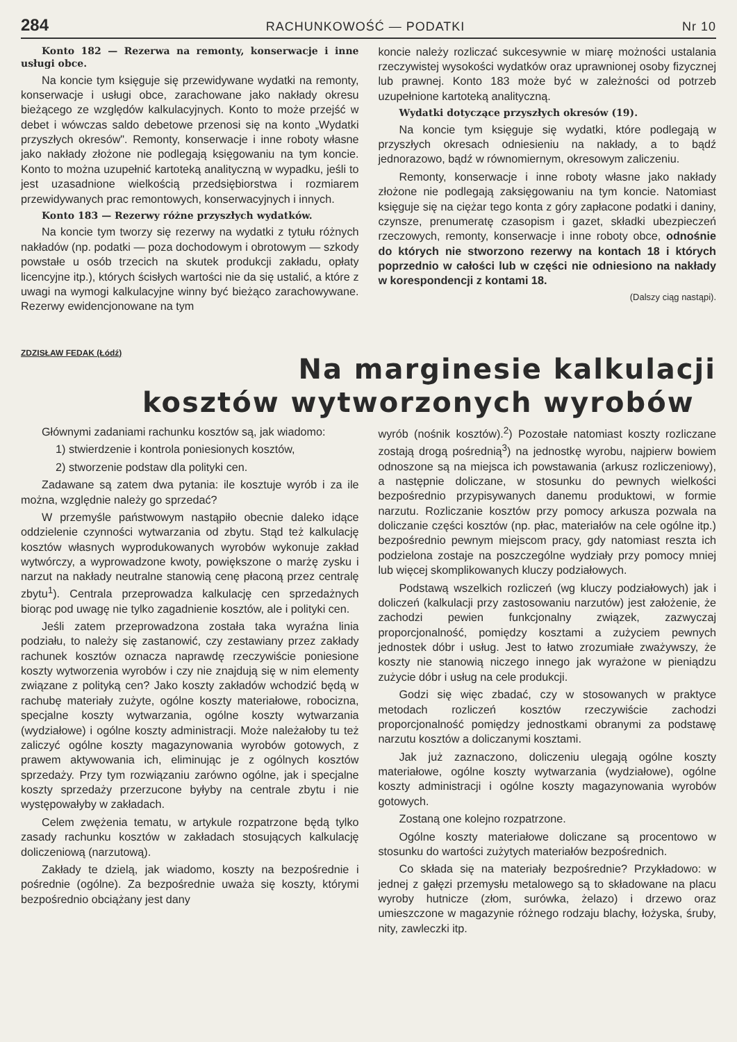284 RACHUNKOWOŚĆ — PODATKI Nr 10
Konto 182 — Rezerwa na remonty, konserwacje i inne usługi obce.
Na koncie tym księguje się przewidywane wydatki na remonty, konserwacje i usługi obce, zarachowane jako nakłady okresu bieżącego ze względów kalkulacyjnych. Konto to może przejść w debet i wówczas saldo debetowe przenosi się na konto „Wydatki przyszłych okresów". Remonty, konserwacje i inne roboty własne jako nakłady złożone nie podlegają księgowaniu na tym koncie. Konto to można uzupełnić kartoteką analityczną w wypadku, jeśli to jest uzasadnione wielkością przedsiębiorstwa i rozmiarem przewidywanych prac remontowych, konserwacyjnych i innych.
Konto 183 — Rezerwy różne przyszłych wydatków.
Na koncie tym tworzy się rezerwy na wydatki z tytułu różnych nakładów (np. podatki — poza dochodowym i obrotowym — szkody powstałe u osób trzecich na skutek produkcji zakładu, opłaty licencyjne itp.), których ścisłych wartości nie da się ustalić, a które z uwagi na wymogi kalkulacyjne winny być bieżąco zarachowywane. Rezerwy ewidencjonowane na tym
koncie należy rozliczać sukcesywnie w miarę możności ustalania rzeczywistej wysokości wydatków oraz uprawnionej osoby fizycznej lub prawnej. Konto 183 może być w zależności od potrzeb uzupełnione kartoteką analityczną.
Wydatki dotyczące przyszłych okresów (19).
Na koncie tym księguje się wydatki, które podlegają w przyszłych okresach odniesieniu na nakłady, a to bądź jednorazowo, bądź w równomiernym, okresowym zaliczeniu.
Remonty, konserwacje i inne roboty własne jako nakłady złożone nie podlegają zaksięgowaniu na tym koncie. Natomiast księguje się na ciężar tego konta z góry zapłacone podatki i daniny, czynsze, prenumeratę czasopism i gazet, składki ubezpieczeń rzeczowych, remonty, konserwacje i inne roboty obce, odnośnie do których nie stworzono rezerwy na kontach 18 i których poprzednio w całości lub w części nie odniesiono na nakłady w korespondencji z kontami 18.
(Dalszy ciąg nastąpi).
ZDZISŁAW FEDAK (Łódź)
Na marginesie kalkulacji
kosztów wytworzonych wyrobów
Głównymi zadaniami rachunku kosztów są, jak wiadomo:
1) stwierdzenie i kontrola poniesionych kosztów,
2) stworzenie podstaw dla polityki cen.
Zadawane są zatem dwa pytania: ile kosztuje wyrób i za ile można, względnie należy go sprzedać?
W przemyśle państwowym nastąpiło obecnie daleko idące oddzielenie czynności wytwarzania od zbytu. Stąd też kalkulację kosztów własnych wyprodukowanych wyrobów wykonuje zakład wytwórczy, a wyprowadzone kwoty, powiększone o marżę zysku i narzut na nakłady neutralne stanowią cenę płaconą przez centralę zbytu<sup>1</sup>). Centrala przeprowadza kalkulację cen sprzedażnych biorąc pod uwagę nie tylko zagadnienie kosztów, ale i polityki cen.
Jeśli zatem przeprowadzona została taka wyraźna linia podziału, to należy się zastanowić, czy zestawiany przez zakłady rachunek kosztów oznacza naprawdę rzeczywiście poniesione koszty wytworzenia wyrobów i czy nie znajdują się w nim elementy związane z polityką cen? Jako koszty zakładów wchodzić będą w rachubę materiały zużyte, ogólne koszty materiałowe, robocizna, specjalne koszty wytwarzania, ogólne koszty wytwarzania (wydziałowe) i ogólne koszty administracji. Może należałoby tu też zaliczyć ogólne koszty magazynowania wyrobów gotowych, z prawem aktywowania ich, eliminując je z ogólnych kosztów sprzedaży. Przy tym rozwiązaniu zarówno ogólne, jak i specjalne koszty sprzedaży przerzucone byłyby na centrale zbytu i nie występowałyby w zakładach.
Celem zwężenia tematu, w artykule rozpatrzone będą tylko zasady rachunku kosztów w zakładach stosujących kalkulację doliczeniową (narzutową).
Zakłady te dzielą, jak wiadomo, koszty na bezpośrednie i pośrednie (ogólne). Za bezpośrednie uważa się koszty, którymi bezpośrednio obciążany jest dany
wyrób (nośnik kosztów).<sup>2</sup>) Pozostałe natomiast koszty rozliczane zostają drogą pośrednią<sup>3</sup>) na jednostkę wyrobu, najpierw bowiem odnoszone są na miejsca ich powstawania (arkusz rozliczeniowy), a następnie doliczane, w stosunku do pewnych wielkości bezpośrednio przypisywanych danemu produktowi, w formie narzutu. Rozliczanie kosztów przy pomocy arkusza pozwala na doliczanie części kosztów (np. płac, materiałów na cele ogólne itp.) bezpośrednio pewnym miejscom pracy, gdy natomiast reszta ich podzielona zostaje na poszczególne wydziały przy pomocy mniej lub więcej skomplikowanych kluczy podziałowych.
Podstawą wszelkich rozliczeń (wg kluczy podziałowych) jak i doliczeń (kalkulacji przy zastosowaniu narzutów) jest założenie, że zachodzi pewien funkcjonalny związek, zazwyczaj proporcjonalność, pomiędzy kosztami a zużyciem pewnych jednostek dóbr i usług. Jest to łatwo zrozumiałe zważywszy, że koszty nie stanowią niczego innego jak wyrażone w pieniądzu zużycie dóbr i usług na cele produkcji.
Godzi się więc zbadać, czy w stosowanych w praktyce metodach rozliczeń kosztów rzeczywiście zachodzi proporcjonalność pomiędzy jednostkami obranymi za podstawę narzutu kosztów a doliczanymi kosztami.
Jak już zaznaczono, doliczeniu ulegają ogólne koszty materiałowe, ogólne koszty wytwarzania (wydziałowe), ogólne koszty administracji i ogólne koszty magazynowania wyrobów gotowych.
Zostaną one kolejno rozpatrzone.
Ogólne koszty materiałowe doliczane są procentowo w stosunku do wartości zużytych materiałów bezpośrednich.
Co składa się na materiały bezpośrednie? Przykładowo: w jednej z gałęzi przemysłu metalowego są to składowane na placu wyroby hutnicze (złom, surówka, żelazo) i drzewo oraz umieszczone w magazynie różnego rodzaju blachy, łożyska, śruby, nity, zawleczki itp.